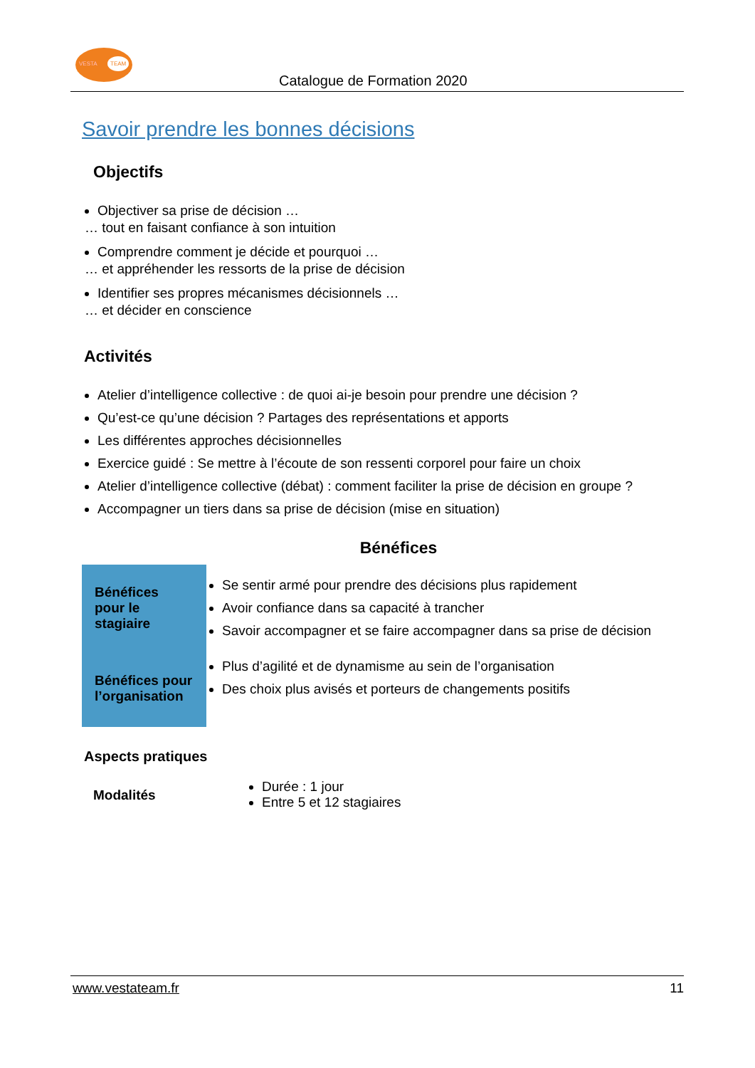VESTA
TEAM
Catalogue de Formation 2020
Savoir prendre les bonnes décisions
Objectifs
Objectiver sa prise de décision …
… tout en faisant confiance à son intuition
Comprendre comment je décide et pourquoi …
… et appréhender les ressorts de la prise de décision
Identifier ses propres mécanismes décisionnels …
… et décider en conscience
Activités
Atelier d’intelligence collective : de quoi ai-je besoin pour prendre une décision ?
Qu’est-ce qu’une décision ? Partages des représentations et apports
Les différentes approches décisionnelles
Exercice guidé : Se mettre à l’écoute de son ressenti corporel pour faire un choix
Atelier d’intelligence collective (débat) : comment faciliter la prise de décision en groupe ?
Accompagner un tiers dans sa prise de décision (mise en situation)
Bénéfices
Bénéfices
pour le
stagiaire
Bénéfices pour l’organisation
Se sentir armé pour prendre des décisions plus rapidement
Avoir confiance dans sa capacité à trancher
Savoir accompagner et se faire accompagner dans sa prise de décision
Plus d’agilité et de dynamisme au sein de l’organisation
Des choix plus avisés et porteurs de changements positifs
Aspects pratiques
Modalités
Durée : 1 jour
Entre 5 et 12 stagiaires
www.vestateam.fr 11